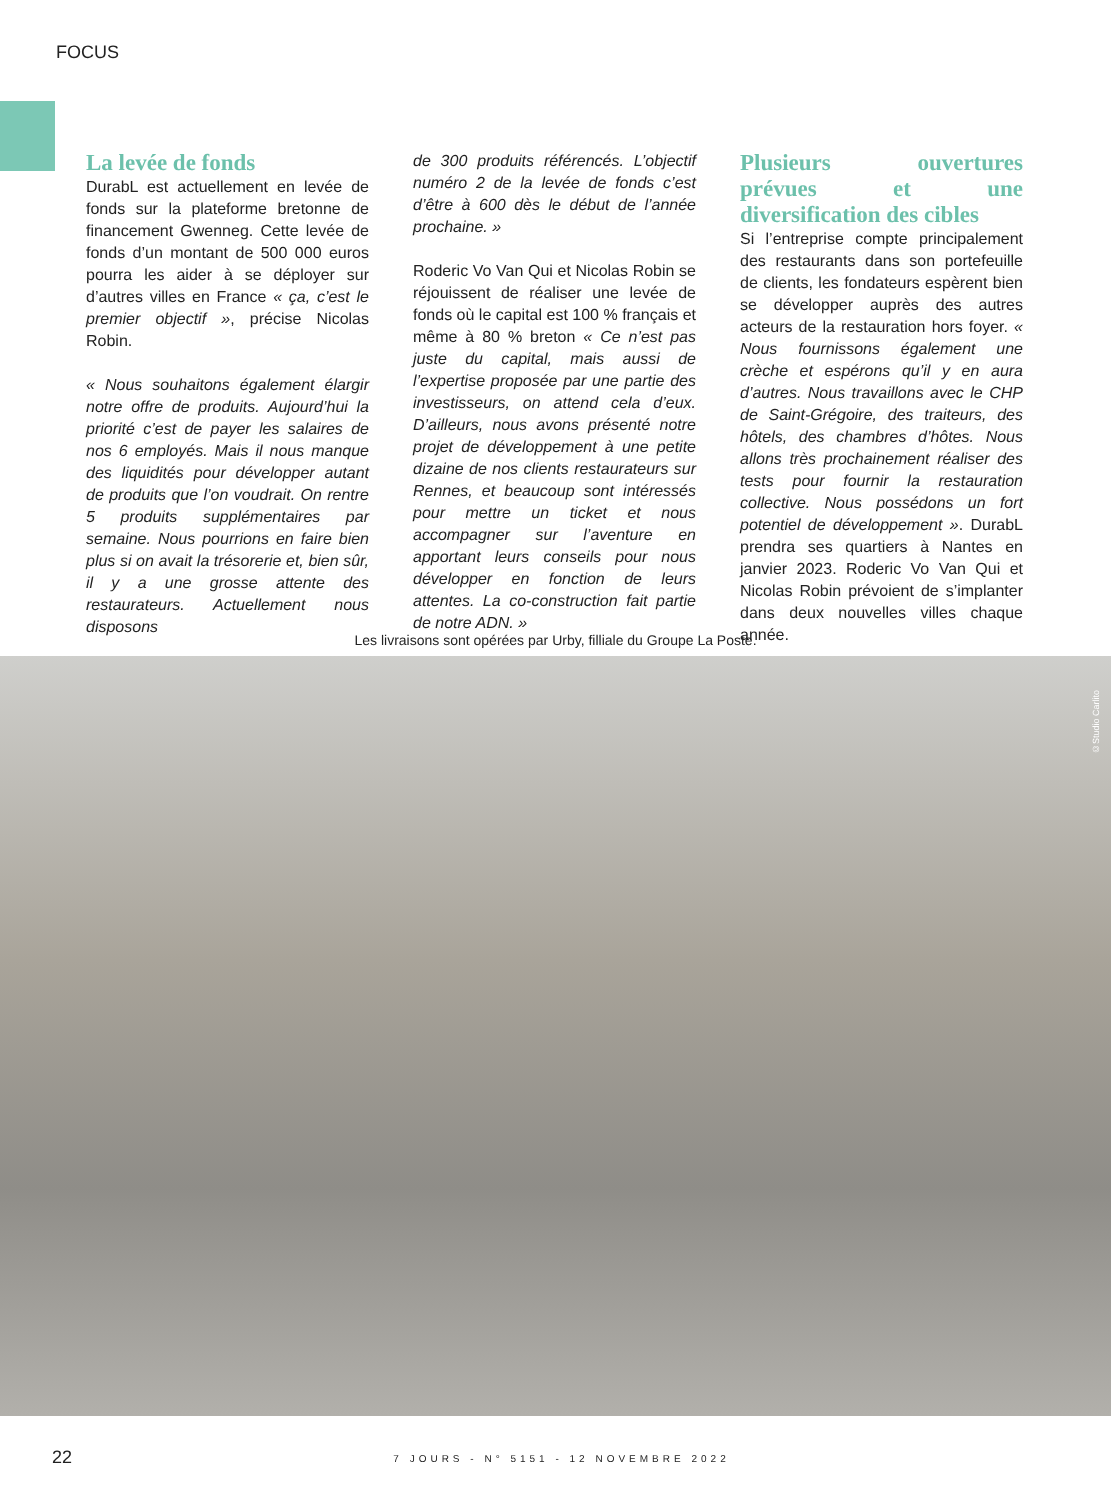FOCUS
La levée de fonds
DurabL est actuellement en levée de fonds sur la plateforme bretonne de financement Gwenneg. Cette levée de fonds d’un montant de 500 000 euros pourra les aider à se déployer sur d’autres villes en France « ça, c’est le premier objectif », précise Nicolas Robin.
« Nous souhaitons également élargir notre offre de produits. Aujourd’hui la priorité c’est de payer les salaires de nos 6 employés. Mais il nous manque des liquidités pour développer autant de produits que l’on voudrait. On rentre 5 produits supplémentaires par semaine. Nous pourrions en faire bien plus si on avait la trésorerie et, bien sûr, il y a une grosse attente des restaurateurs. Actuellement nous disposons
de 300 produits référencés. L’objectif numéro 2 de la levée de fonds c’est d’être à 600 dès le début de l’année prochaine. »
Roderic Vo Van Qui et Nicolas Robin se réjouissent de réaliser une levée de fonds où le capital est 100 % français et même à 80 % breton « Ce n’est pas juste du capital, mais aussi de l’expertise proposée par une partie des investisseurs, on attend cela d’eux. D’ailleurs, nous avons présenté notre projet de développement à une petite dizaine de nos clients restaurateurs sur Rennes, et beaucoup sont intéressés pour mettre un ticket et nous accompagner sur l’aventure en apportant leurs conseils pour nous développer en fonction de leurs attentes. La co-construction fait partie de notre ADN. »
Plusieurs ouvertures prévues et une diversification des cibles
Si l’entreprise compte principalement des restaurants dans son portefeuille de clients, les fondateurs espèrent bien se développer auprès des autres acteurs de la restauration hors foyer. « Nous fournissons également une crèche et espérons qu’il y en aura d’autres. Nous travaillons avec le CHP de Saint-Grégoire, des traiteurs, des hôtels, des chambres d’hôtes. Nous allons très prochainement réaliser des tests pour fournir la restauration collective. Nous possédons un fort potentiel de développement ». DurabL prendra ses quartiers à Nantes en janvier 2023. Roderic Vo Van Qui et Nicolas Robin prévoient de s’implanter dans deux nouvelles villes chaque année.
Les livraisons sont opérées par Urby, filliale du Groupe La Poste.
©Studio Carlito
22 7 JOURS - N° 5151 - 12 NOVEMBRE 2022